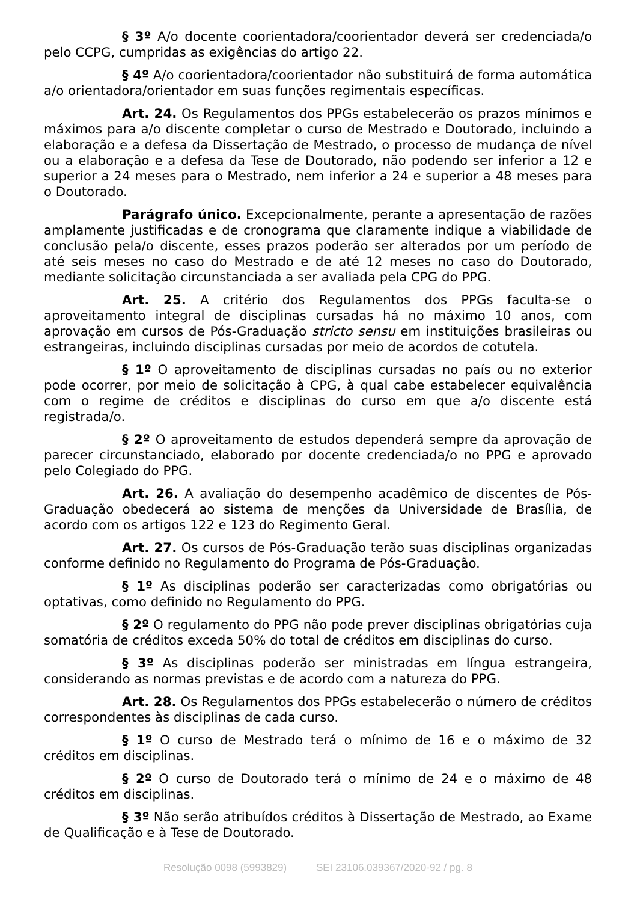§ 3º A/o docente coorientadora/coorientador deverá ser credenciada/o pelo CCPG, cumpridas as exigências do artigo 22.
§ 4º A/o coorientadora/coorientador não substituirá de forma automática a/o orientadora/orientador em suas funções regimentais específicas.
Art. 24. Os Regulamentos dos PPGs estabelecerão os prazos mínimos e máximos para a/o discente completar o curso de Mestrado e Doutorado, incluindo a elaboração e a defesa da Dissertação de Mestrado, o processo de mudança de nível ou a elaboração e a defesa da Tese de Doutorado, não podendo ser inferior a 12 e superior a 24 meses para o Mestrado, nem inferior a 24 e superior a 48 meses para o Doutorado.
Parágrafo único. Excepcionalmente, perante a apresentação de razões amplamente justificadas e de cronograma que claramente indique a viabilidade de conclusão pela/o discente, esses prazos poderão ser alterados por um período de até seis meses no caso do Mestrado e de até 12 meses no caso do Doutorado, mediante solicitação circunstanciada a ser avaliada pela CPG do PPG.
Art. 25. A critério dos Regulamentos dos PPGs faculta-se o aproveitamento integral de disciplinas cursadas há no máximo 10 anos, com aprovação em cursos de Pós-Graduação stricto sensu em instituições brasileiras ou estrangeiras, incluindo disciplinas cursadas por meio de acordos de cotutela.
§ 1º O aproveitamento de disciplinas cursadas no país ou no exterior pode ocorrer, por meio de solicitação à CPG, à qual cabe estabelecer equivalência com o regime de créditos e disciplinas do curso em que a/o discente está registrada/o.
§ 2º O aproveitamento de estudos dependerá sempre da aprovação de parecer circunstanciado, elaborado por docente credenciada/o no PPG e aprovado pelo Colegiado do PPG.
Art. 26. A avaliação do desempenho acadêmico de discentes de Pós-Graduação obedecerá ao sistema de menções da Universidade de Brasília, de acordo com os artigos 122 e 123 do Regimento Geral.
Art. 27. Os cursos de Pós-Graduação terão suas disciplinas organizadas conforme definido no Regulamento do Programa de Pós-Graduação.
§ 1º As disciplinas poderão ser caracterizadas como obrigatórias ou optativas, como definido no Regulamento do PPG.
§ 2º O regulamento do PPG não pode prever disciplinas obrigatórias cuja somatória de créditos exceda 50% do total de créditos em disciplinas do curso.
§ 3º As disciplinas poderão ser ministradas em língua estrangeira, considerando as normas previstas e de acordo com a natureza do PPG.
Art. 28. Os Regulamentos dos PPGs estabelecerão o número de créditos correspondentes às disciplinas de cada curso.
§ 1º O curso de Mestrado terá o mínimo de 16 e o máximo de 32 créditos em disciplinas.
§ 2º O curso de Doutorado terá o mínimo de 24 e o máximo de 48 créditos em disciplinas.
§ 3º Não serão atribuídos créditos à Dissertação de Mestrado, ao Exame de Qualificação e à Tese de Doutorado.
Resolução 0098 (5993829) SEI 23106.039367/2020-92 / pg. 8